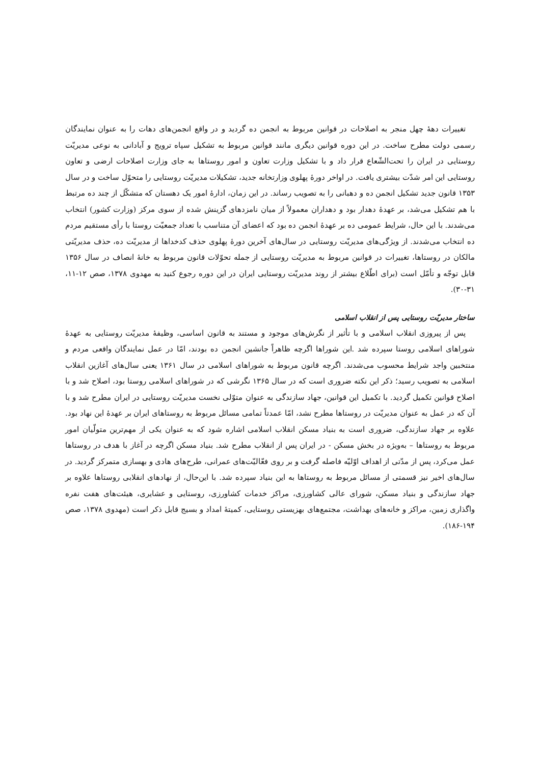تغییرات دهۀ چهل منجر به اصلاحات در قوانین مربوط به انجمن ده گردید و در واقع انجمن‌های دهات را به عنوان نمایندگان رسمی دولت مطرح ساخت. در این دوره قوانین دیگری مانند قوانین مربوط به تشکیل سپاه ترویج و آبادانی به نوعی مدیریّت روستایی در ایران را تحت‌الشّعاع قرار داد و با تشکیل وزارت تعاون و امور روستاها به جای وزارت اصلاحات ارضی و تعاون روستایی این امر شدّت بیشتری یافت. در اواخر دورۀ پهلوی وزارتخانه جدید، تشکیلات مدیریّت روستایی را متحوّل ساخت و در سال ۱۳۵۳ قانون جدید تشکیل انجمن ده و دهبانی را به تصویب رساند. در این زمان، ادارۀ امور یک دهستان که متشکّل از چند ده مرتبط با هم تشکیل می‌شد، بر عهدۀ دهدار بود و دهداران معمولاً از میان نامزدهای گزینش شده از سوی مرکز (وزارت کشور) انتخاب می‌شدند. با این حال، شرایط عمومی ده بر عهدۀ انجمن ده بود که اعضای آن متناسب با تعداد جمعیّت روستا با رأی مستقیم مردم ده انتخاب می‌شدند. از ویژگی‌های مدیریّت روستایی در سال‌های آخرین دورۀ پهلوی حذف کدخداها از مدیریّت ده، حذف مدیریّتی مالکان در روستاها، تغییرات در قوانین مربوط به مدیریّت روستایی از جمله تحوّلات قانون مربوط به خانۀ انصاف در سال ۱۳۵۶ قابل توجّه و تأمّل است (برای اطّلاع بیشتر از روند مدیریّت روستایی ایران در این دوره رجوع کنید به مهدوی ۱۳۷۸، صص ۱۲-۱۱، ۳۱-۳۰).
ساختار مدیریّت روستایی پس از انقلاب اسلامی
پس از پیروزی انقلاب اسلامی و با تأثیر از نگرش‌های موجود و مستند به قانون اساسی، وظیفۀ مدیریّت روستایی به عهدۀ شوراهای اسلامی روستا سپرده شد .این شوراها اگرچه ظاهراً جانشین انجمن ده بودند، امّا در عمل نمایندگان واقعی مردم و منتخبین واجد شرایط محسوب می‌شدند. اگرچه قانون مربوط به شوراهای اسلامی در سال ۱۳۶۱ یعنی سال‌های آغازین انقلاب اسلامی به تصویب رسید؛ ذکر این نکته ضروری است که در سال ۱۳۶۵ نگرشی که در شوراهای اسلامی روستا بود، اصلاح شد و با اصلاح قوانین تکمیل گردید. با تکمیل این قوانین، جهاد سازندگی به عنوان متوّلی نخست مدیریّت روستایی در ایران مطرح شد و با آن که در عمل به عنوان مدیریّت در روستاها مطرح نشد، امّا عمدتاً تمامی مسائل مربوط به روستاهای ایران بر عهدۀ این نهاد بود. علاوه بر جهاد سازندگی، ضروری است به بنیاد مسکن انقلاب اسلامی اشاره شود که به عنوان یکی از مهم‌ترین متولّیان امور مربوط به روستاها – به‌ویژه در بخش مسکن - در ایران پس از انقلاب مطرح شد. بنیاد مسکن اگرچه در آغاز با هدف در روستاها عمل می‌کرد، پس از مدّتی از اهداف اوّلیّه فاصله گرفت و بر روی فعّالیّت‌های عمرانی، طرح‌های هادی و بهسازی متمرکز گردید. در سال‌های اخیر نیز قسمتی از مسائل مربوط به روستاها به این بنیاد سپرده شد. با این‌حال، از نهادهای انقلابی روستاها علاوه بر جهاد سازندگی و بنیاد مسکن، شورای عالی کشاورزی، مراکز خدمات کشاورزی، روستایی و عشایری، هیئت‌های هفت نفره واگذاری زمین، مراکز و خانه‌های بهداشت، مجتمع‌های بهزیستی روستایی، کمیتۀ امداد و بسیج قابل ذکر است (مهدوی ۱۳۷۸، صص ۱۹۴-۱۸۶).